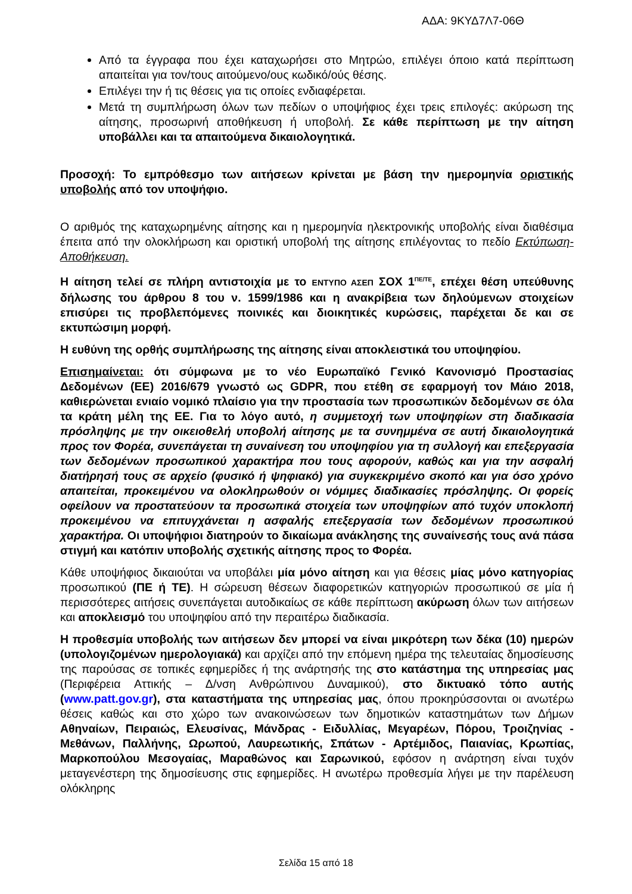ΑΔΑ: 9ΚΥΔ7Λ7-06Θ
Από τα έγγραφα που έχει καταχωρήσει στο Μητρώο, επιλέγει όποιο κατά περίπτωση απαιτείται για τον/τους αιτούμενο/ους κωδικό/ούς θέσης.
Επιλέγει την ή τις θέσεις για τις οποίες ενδιαφέρεται.
Μετά τη συμπλήρωση όλων των πεδίων ο υποψήφιος έχει τρεις επιλογές: ακύρωση της αίτησης, προσωρινή αποθήκευση ή υποβολή. Σε κάθε περίπτωση με την αίτηση υποβάλλει και τα απαιτούμενα δικαιολογητικά.
Προσοχή: Το εμπρόθεσμο των αιτήσεων κρίνεται με βάση την ημερομηνία οριστικής υποβολής από τον υποψήφιο.
Ο αριθμός της καταχωρημένης αίτησης και η ημερομηνία ηλεκτρονικής υποβολής είναι διαθέσιμα έπειτα από την ολοκλήρωση και οριστική υποβολή της αίτησης επιλέγοντας το πεδίο Εκτύπωση-Αποθήκευση.
Η αίτηση τελεί σε πλήρη αντιστοιχία με το ΕΝΤΥΠΟ ΑΣΕΠ ΣΟΧ 1<sup>ΠΕ/ΤΕ</sup>, επέχει θέση υπεύθυνης δήλωσης του άρθρου 8 του ν. 1599/1986 και η ανακρίβεια των δηλούμενων στοιχείων επισύρει τις προβλεπόμενες ποινικές και διοικητικές κυρώσεις, παρέχεται δε και σε εκτυπώσιμη μορφή.
Η ευθύνη της ορθής συμπλήρωσης της αίτησης είναι αποκλειστικά του υποψηφίου.
Επισημαίνεται: ότι σύμφωνα με το νέο Ευρωπαϊκό Γενικό Κανονισμό Προστασίας Δεδομένων (ΕΕ) 2016/679 γνωστό ως GDPR, που ετέθη σε εφαρμογή τον Μάιο 2018, καθιερώνεται ενιαίο νομικό πλαίσιο για την προστασία των προσωπικών δεδομένων σε όλα τα κράτη μέλη της ΕΕ. Για το λόγο αυτό, η συμμετοχή των υποψηφίων στη διαδικασία πρόσληψης με την οικειοθελή υποβολή αίτησης με τα συνημμένα σε αυτή δικαιολογητικά προς τον Φορέα, συνεπάγεται τη συναίνεση του υποψηφίου για τη συλλογή και επεξεργασία των δεδομένων προσωπικού χαρακτήρα που τους αφορούν, καθώς και για την ασφαλή διατήρησή τους σε αρχείο (φυσικό ή ψηφιακό) για συγκεκριμένο σκοπό και για όσο χρόνο απαιτείται, προκειμένου να ολοκληρωθούν οι νόμιμες διαδικασίες πρόσληψης. Οι φορείς οφείλουν να προστατεύουν τα προσωπικά στοιχεία των υποψηφίων από τυχόν υποκλοπή προκειμένου να επιτυγχάνεται η ασφαλής επεξεργασία των δεδομένων προσωπικού χαρακτήρα. Οι υποψήφιοι διατηρούν το δικαίωμα ανάκλησης της συναίνεσής τους ανά πάσα στιγμή και κατόπιν υποβολής σχετικής αίτησης προς το Φορέα.
Κάθε υποψήφιος δικαιούται να υποβάλει μία μόνο αίτηση και για θέσεις μίας μόνο κατηγορίας προσωπικού (ΠΕ ή ΤΕ). Η σώρευση θέσεων διαφορετικών κατηγοριών προσωπικού σε μία ή περισσότερες αιτήσεις συνεπάγεται αυτοδικαίως σε κάθε περίπτωση ακύρωση όλων των αιτήσεων και αποκλεισμό του υποψηφίου από την περαιτέρω διαδικασία.
Η προθεσμία υποβολής των αιτήσεων δεν μπορεί να είναι μικρότερη των δέκα (10) ημερών (υπολογιζομένων ημερολογιακά) και αρχίζει από την επόμενη ημέρα της τελευταίας δημοσίευσης της παρούσας σε τοπικές εφημερίδες ή της ανάρτησής της στο κατάστημα της υπηρεσίας μας (Περιφέρεια Αττικής – Δ/νση Ανθρώπινου Δυναμικού), στο δικτυακό τόπο αυτής (www.patt.gov.gr), στα καταστήματα της υπηρεσίας μας, όπου προκηρύσσονται οι ανωτέρω θέσεις καθώς και στο χώρο των ανακοινώσεων των δημοτικών καταστημάτων των Δήμων Αθηναίων, Πειραιώς, Ελευσίνας, Μάνδρας - Ειδυλλίας, Μεγαρέων, Πόρου, Τροιζηνίας - Μεθάνων, Παλλήνης, Ωρωπού, Λαυρεωτικής, Σπάτων - Αρτέμιδος, Παιανίας, Κρωπίας, Μαρκοπούλου Μεσογαίας, Μαραθώνος και Σαρωνικού, εφόσον η ανάρτηση είναι τυχόν μεταγενέστερη της δημοσίευσης στις εφημερίδες. Η ανωτέρω προθεσμία λήγει με την παρέλευση ολόκληρης
Σελίδα 15 από 18